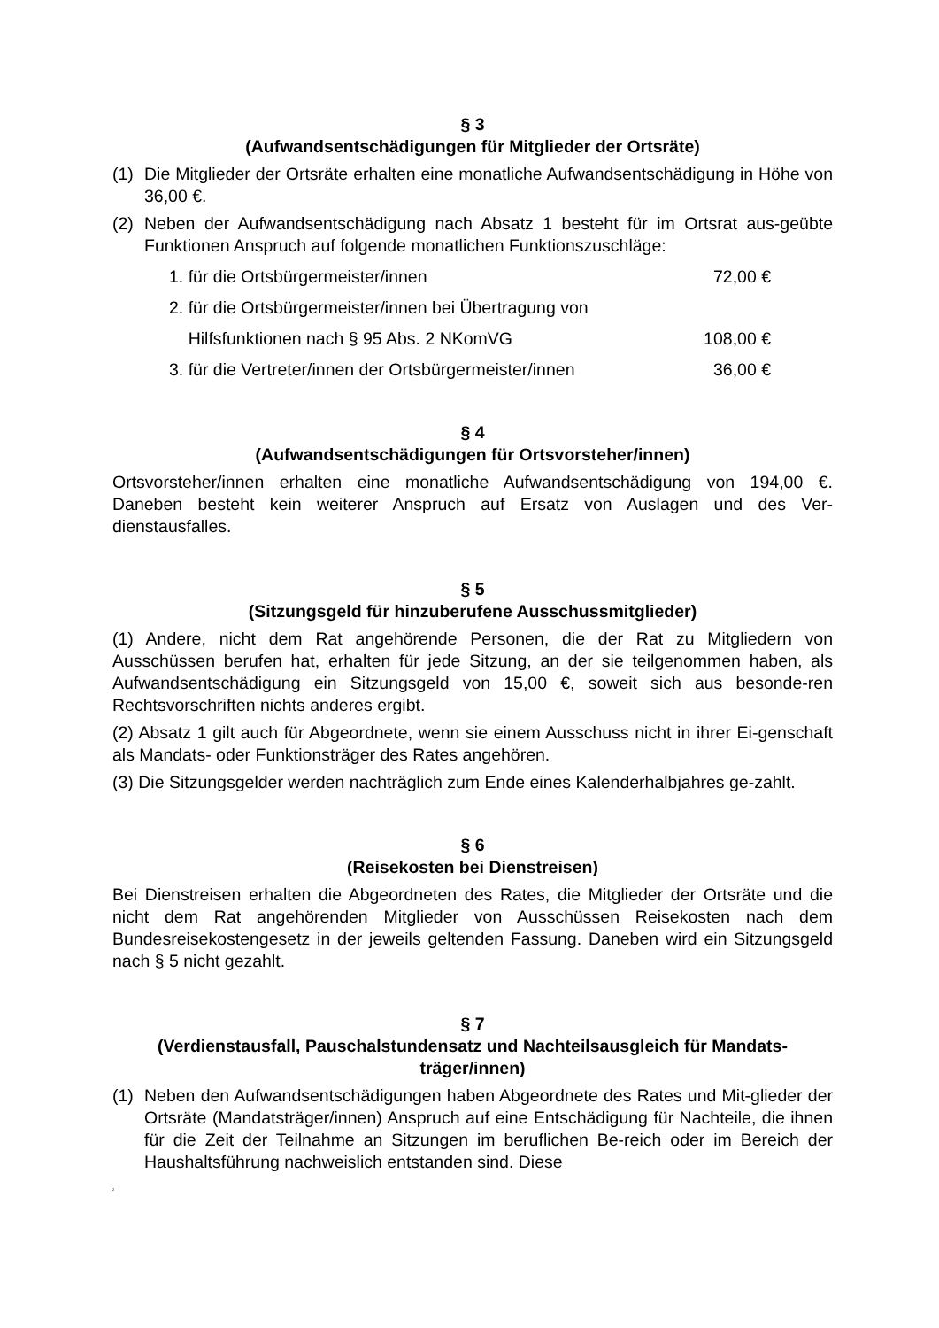§ 3
(Aufwandsentschädigungen für Mitglieder der Ortsräte)
(1) Die Mitglieder der Ortsräte erhalten eine monatliche Aufwandsentschädigung in Höhe von 36,00 €.
(2) Neben der Aufwandsentschädigung nach Absatz 1 besteht für im Ortsrat aus-geübte Funktionen Anspruch auf folgende monatlichen Funktionszuschläge:
1. für die Ortsbürgermeister/innen 72,00 €
2. für die Ortsbürgermeister/innen bei Übertragung von
Hilfsfunktionen nach § 95 Abs. 2 NKomVG 108,00 €
3. für die Vertreter/innen der Ortsbürgermeister/innen 36,00 €
§ 4
(Aufwandsentschädigungen für Ortsvorsteher/innen)
Ortsvorsteher/innen erhalten eine monatliche Aufwandsentschädigung von 194,00 €. Daneben besteht kein weiterer Anspruch auf Ersatz von Auslagen und des Ver-dienstausfalles.
§ 5
(Sitzungsgeld für hinzuberufene Ausschussmitglieder)
(1) Andere, nicht dem Rat angehörende Personen, die der Rat zu Mitgliedern von Ausschüssen berufen hat, erhalten für jede Sitzung, an der sie teilgenommen haben, als Aufwandsentschädigung ein Sitzungsgeld von 15,00 €, soweit sich aus besonde-ren Rechtsvorschriften nichts anderes ergibt.
(2) Absatz 1 gilt auch für Abgeordnete, wenn sie einem Ausschuss nicht in ihrer Ei-genschaft als Mandats- oder Funktionsträger des Rates angehören.
(3) Die Sitzungsgelder werden nachträglich zum Ende eines Kalenderhalbjahres ge-zahlt.
§ 6
(Reisekosten bei Dienstreisen)
Bei Dienstreisen erhalten die Abgeordneten des Rates, die Mitglieder der Ortsräte und die nicht dem Rat angehörenden Mitglieder von Ausschüssen Reisekosten nach dem Bundesreisekostengesetz in der jeweils geltenden Fassung. Daneben wird ein Sitzungsgeld nach § 5 nicht gezahlt.
§ 7
(Verdienstausfall, Pauschalstundensatz und Nachteilsausgleich für Mandats-träger/innen)
(1) Neben den Aufwandsentschädigungen haben Abgeordnete des Rates und Mit-glieder der Ortsräte (Mandatsträger/innen) Anspruch auf eine Entschädigung für Nachteile, die ihnen für die Zeit der Teilnahme an Sitzungen im beruflichen Be-reich oder im Bereich der Haushaltsführung nachweislich entstanden sind. Diese
2